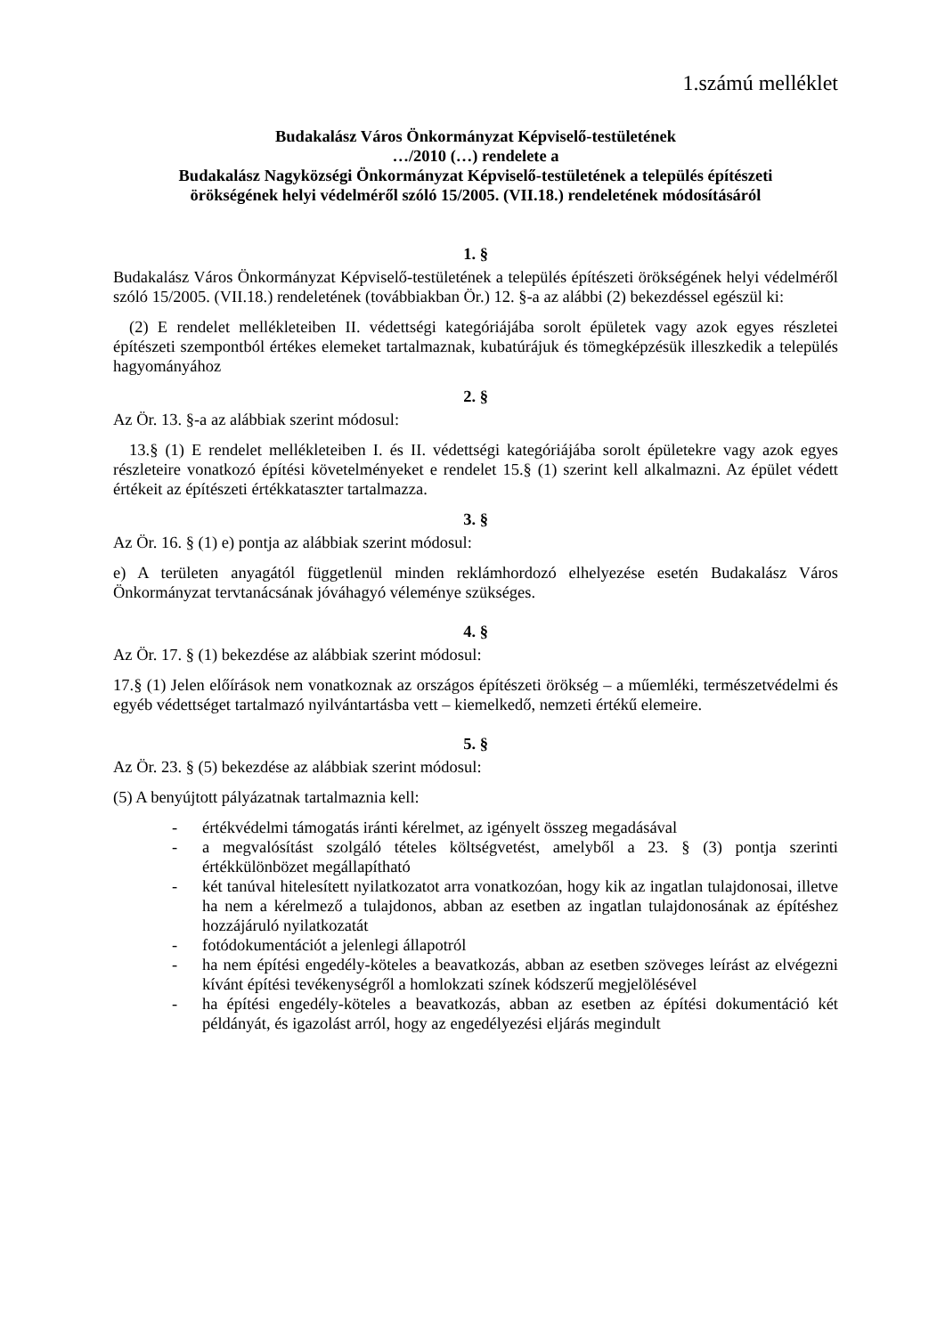1.számú melléklet
Budakalász Város Önkormányzat Képviselő-testületének
…/2010 (…) rendelete a
Budakalász Nagyközségi Önkormányzat Képviselő-testületének a település építészeti
örökségének helyi védelméről szóló 15/2005. (VII.18.) rendeletének módosításáról
1. §
Budakalász Város Önkormányzat Képviselő-testületének a település építészeti örökségének helyi védelméről szóló 15/2005. (VII.18.) rendeletének (továbbiakban Ör.) 12. §-a az alábbi (2) bekezdéssel egészül ki:
(2) E rendelet mellékleteiben II. védettségi kategóriájába sorolt épületek vagy azok egyes részletei építészeti szempontból értékes elemeket tartalmaznak, kubatúrájuk és tömegképzésük illeszkedik a település hagyományához
2. §
Az Ör. 13. §-a az alábbiak szerint módosul:
13.§ (1) E rendelet mellékleteiben I. és II. védettségi kategóriájába sorolt épületekre vagy azok egyes részleteire vonatkozó építési követelményeket e rendelet 15.§ (1) szerint kell alkalmazni. Az épület védett értékeit az építészeti értékkataszter tartalmazza.
3. §
Az Ör. 16. § (1) e) pontja az alábbiak szerint módosul:
e) A területen anyagától függetlenül minden reklámhordozó elhelyezése esetén Budakalász Város Önkormányzat tervtanácsának jóváhagyó véleménye szükséges.
4. §
Az Ör. 17. § (1) bekezdése az alábbiak szerint módosul:
17.§ (1) Jelen előírások nem vonatkoznak az országos építészeti örökség – a műemléki, természetvédelmi és egyéb védettséget tartalmazó nyilvántartásba vett – kiemelkedő, nemzeti értékű elemeire.
5. §
Az Ör. 23. § (5) bekezdése az alábbiak szerint módosul:
(5) A benyújtott pályázatnak tartalmaznia kell:
- értékvédelmi támogatás iránti kérelmet, az igényelt összeg megadásával
- a megvalósítást szolgáló tételes költségvetést, amelyből a 23. § (3) pontja szerinti értékkülönbözet megállapítható
- két tanúval hitelesített nyilatkozatot arra vonatkozóan, hogy kik az ingatlan tulajdonosai, illetve ha nem a kérelmező a tulajdonos, abban az esetben az ingatlan tulajdonosának az építéshez hozzájáruló nyilatkozatát
- fotódokumentációt a jelenlegi állapotról
- ha nem építési engedély-köteles a beavatkozás, abban az esetben szöveges leírást az elvégezni kívánt építési tevékenységről a homlokzati színek kódszerű megjelölésével
- ha építési engedély-köteles a beavatkozás, abban az esetben az építési dokumentáció két példányát, és igazolást arról, hogy az engedélyezési eljárás megindult